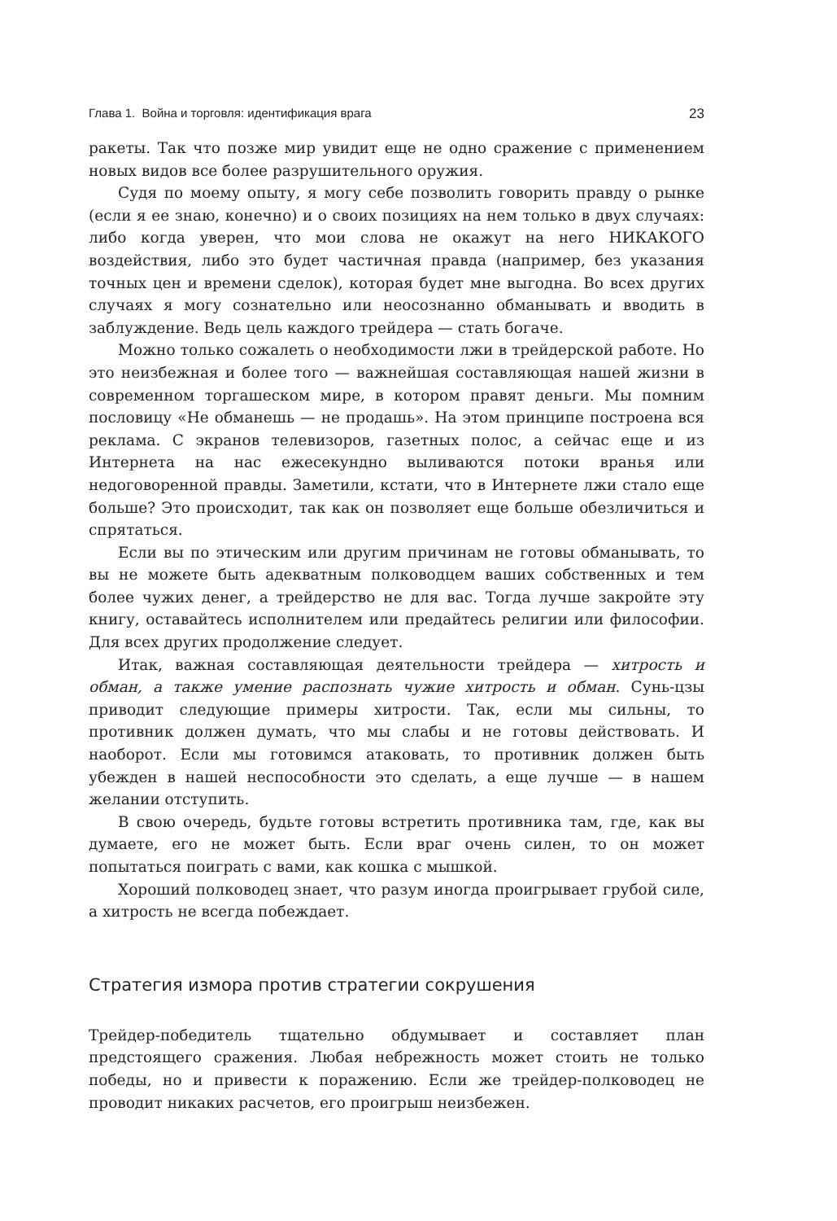Глава 1. Война и торговля: идентификация врага 23
ракеты. Так что позже мир увидит еще не одно сражение с применением новых видов все более разрушительного оружия.
Судя по моему опыту, я могу себе позволить говорить правду о рынке (если я ее знаю, конечно) и о своих позициях на нем только в двух случаях: либо когда уверен, что мои слова не окажут на него НИКАКОГО воздействия, либо это будет частичная правда (например, без указания точных цен и времени сделок), которая будет мне выгодна. Во всех других случаях я могу сознательно или неосознанно обманывать и вводить в заблуждение. Ведь цель каждого трейдера — стать богаче.
Можно только сожалеть о необходимости лжи в трейдерской работе. Но это неизбежная и более того — важнейшая составляющая нашей жизни в современном торгашеском мире, в котором правят деньги. Мы помним пословицу «Не обманешь — не продашь». На этом принципе построена вся реклама. С экранов телевизоров, газетных полос, а сейчас еще и из Интернета на нас ежесекундно выливаются потоки вранья или недоговоренной правды. Заметили, кстати, что в Интернете лжи стало еще больше? Это происходит, так как он позволяет еще больше обезличиться и спрятаться.
Если вы по этическим или другим причинам не готовы обманывать, то вы не можете быть адекватным полководцем ваших собственных и тем более чужих денег, а трейдерство не для вас. Тогда лучше закройте эту книгу, оставайтесь исполнителем или предайтесь религии или философии. Для всех других продолжение следует.
Итак, важная составляющая деятельности трейдера — хитрость и обман, а также умение распознать чужие хитрость и обман. Сунь-цзы приводит следующие примеры хитрости. Так, если мы сильны, то противник должен думать, что мы слабы и не готовы действовать. И наоборот. Если мы готовимся атаковать, то противник должен быть убежден в нашей неспособности это сделать, а еще лучше — в нашем желании отступить.
В свою очередь, будьте готовы встретить противника там, где, как вы думаете, его не может быть. Если враг очень силен, то он может попытаться поиграть с вами, как кошка с мышкой.
Хороший полководец знает, что разум иногда проигрывает грубой силе, а хитрость не всегда побеждает.
Стратегия измора против стратегии сокрушения
Трейдер-победитель тщательно обдумывает и составляет план предстоящего сражения. Любая небрежность может стоить не только победы, но и привести к поражению. Если же трейдер-полководец не проводит никаких расчетов, его проигрыш неизбежен.